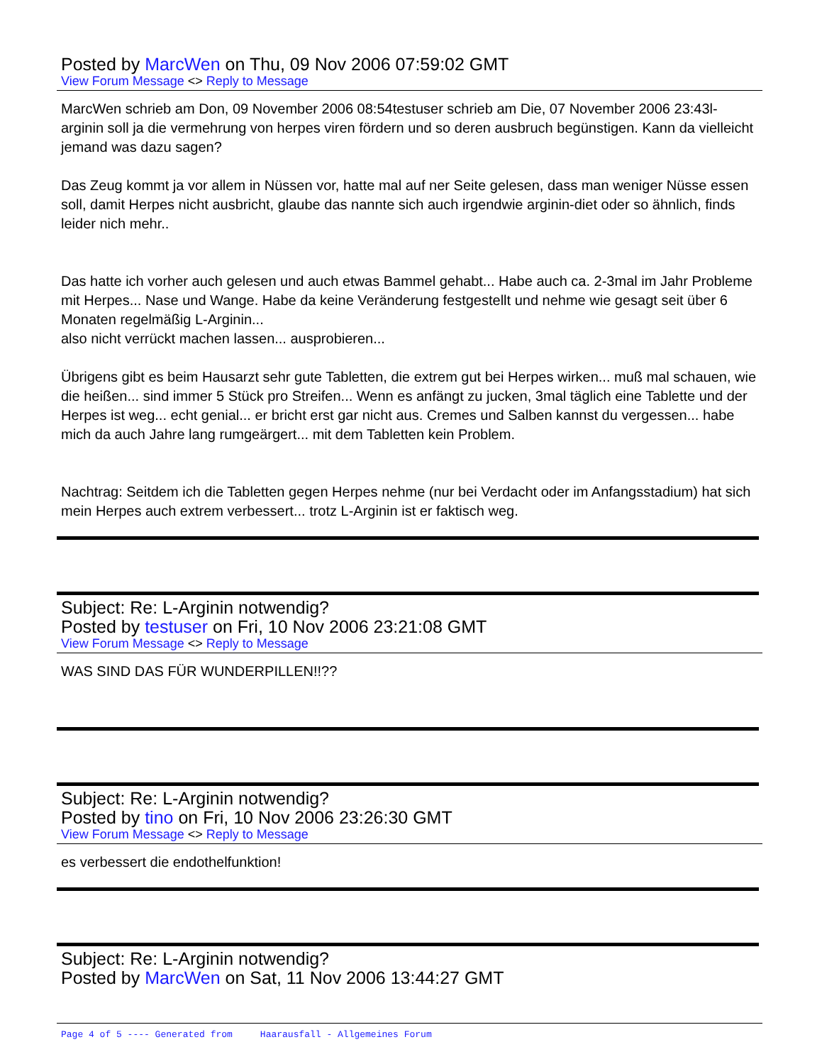Posted by MarcWen on Thu, 09 Nov 2006 07:59:02 GMT
View Forum Message <> Reply to Message
MarcWen schrieb am Don, 09 November 2006 08:54testuser schrieb am Die, 07 November 2006 23:43l-arginin soll ja die vermehrung von herpes viren fördern und so deren ausbruch begünstigen. Kann da vielleicht jemand was dazu sagen?
Das Zeug kommt ja vor allem in Nüssen vor, hatte mal auf ner Seite gelesen, dass man weniger Nüsse essen soll, damit Herpes nicht ausbricht, glaube das nannte sich auch irgendwie arginin-diet oder so ähnlich, finds leider nich mehr..
Das hatte ich vorher auch gelesen und auch etwas Bammel gehabt... Habe auch ca. 2-3mal im Jahr Probleme mit Herpes... Nase und Wange. Habe da keine Veränderung festgestellt und nehme wie gesagt seit über 6 Monaten regelmäßig L-Arginin...
also nicht verrückt machen lassen... ausprobieren...
Übrigens gibt es beim Hausarzt sehr gute Tabletten, die extrem gut bei Herpes wirken... muß mal schauen, wie die heißen... sind immer 5 Stück pro Streifen... Wenn es anfängt zu jucken, 3mal täglich eine Tablette und der Herpes ist weg... echt genial... er bricht erst gar nicht aus. Cremes und Salben kannst du vergessen... habe mich da auch Jahre lang rumgeärgert... mit dem Tabletten kein Problem.
Nachtrag: Seitdem ich die Tabletten gegen Herpes nehme (nur bei Verdacht oder im Anfangsstadium) hat sich mein Herpes auch extrem verbessert... trotz L-Arginin ist er faktisch weg.
Subject: Re: L-Arginin notwendig?
Posted by testuser on Fri, 10 Nov 2006 23:21:08 GMT
View Forum Message <> Reply to Message
WAS SIND DAS FÜR WUNDERPILLEN!!??
Subject: Re: L-Arginin notwendig?
Posted by tino on Fri, 10 Nov 2006 23:26:30 GMT
View Forum Message <> Reply to Message
es verbessert die endothelfunktion!
Subject: Re: L-Arginin notwendig?
Posted by MarcWen on Sat, 11 Nov 2006 13:44:27 GMT
Page 4 of 5 ---- Generated from Haarausfall - Allgemeines Forum